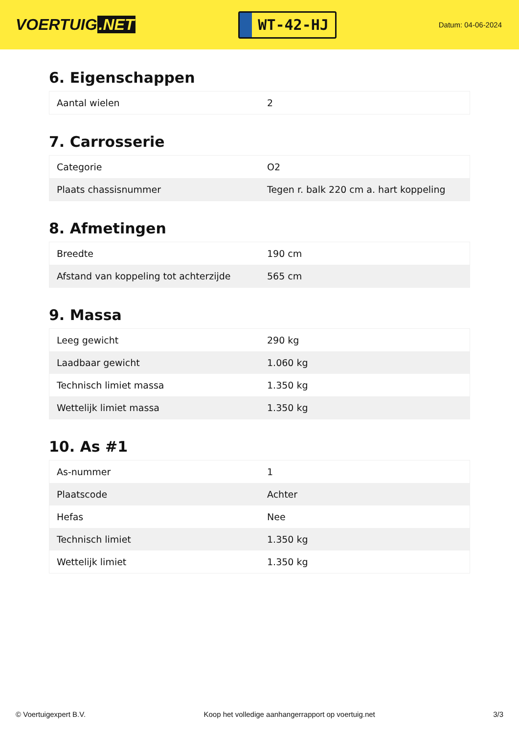VOERTUIG.NET
WT-42-HJ
Datum: 04-06-2024
6. Eigenschappen
| Aantal wielen | 2 |
7. Carrosserie
| Categorie | O2 |
| Plaats chassisnummer | Tegen r. balk 220 cm a. hart koppeling |
8. Afmetingen
| Breedte | 190 cm |
| Afstand van koppeling tot achterzijde | 565 cm |
9. Massa
| Leeg gewicht | 290 kg |
| Laadbaar gewicht | 1.060 kg |
| Technisch limiet massa | 1.350 kg |
| Wettelijk limiet massa | 1.350 kg |
10. As #1
| As-nummer | 1 |
| Plaatscode | Achter |
| Hefas | Nee |
| Technisch limiet | 1.350 kg |
| Wettelijk limiet | 1.350 kg |
© Voertuigexpert B.V. Koop het volledige aanhangerrapport op voertuig.net 3/3